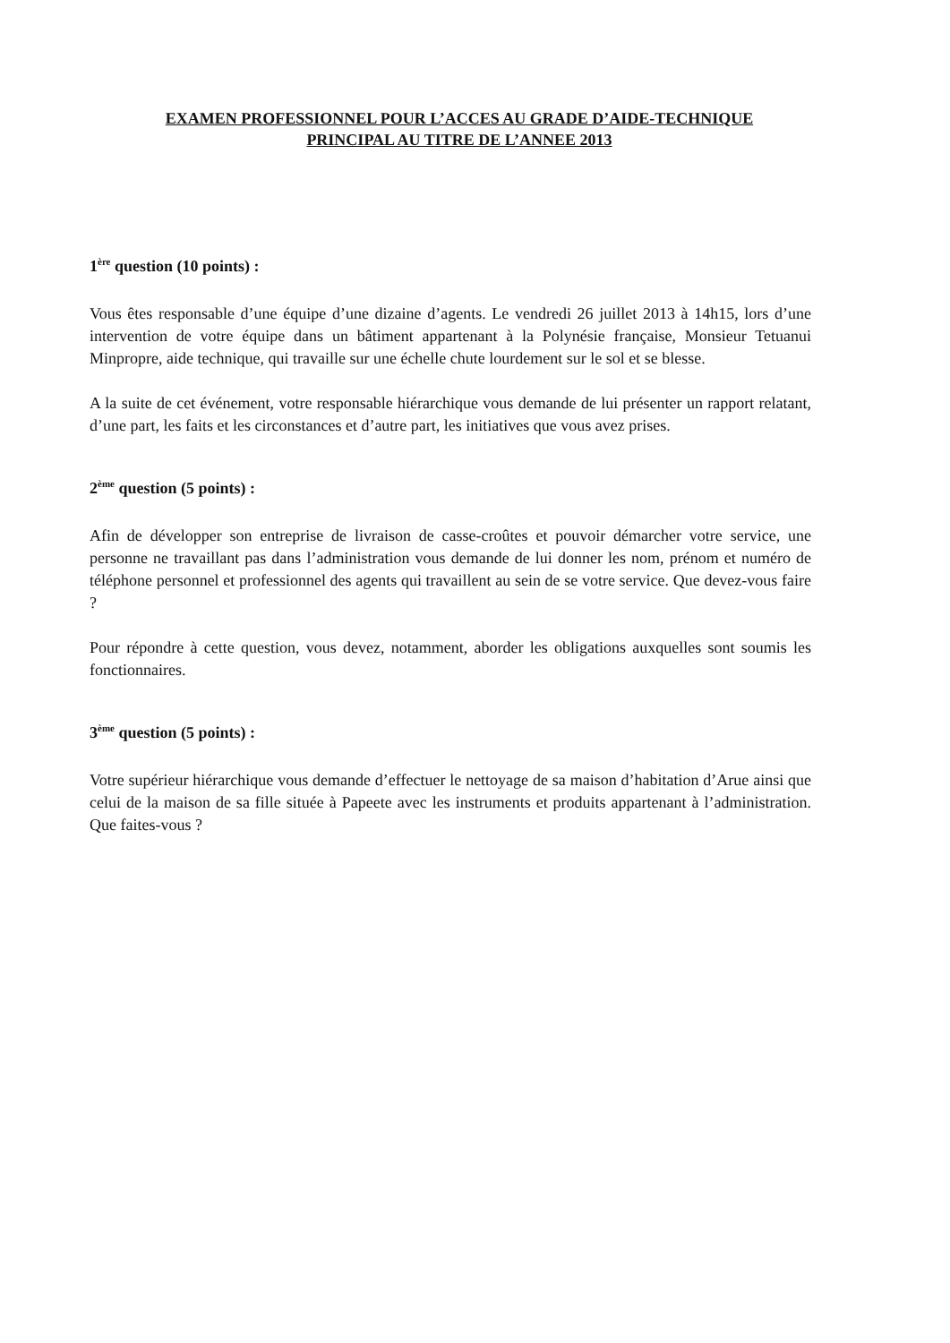EXAMEN PROFESSIONNEL POUR L’ACCES AU GRADE D’AIDE-TECHNIQUE
PRINCIPAL AU TITRE DE L’ANNEE 2013
1<sup>ère</sup> question (10 points) :
Vous êtes responsable d’une équipe d’une dizaine d’agents. Le vendredi 26 juillet 2013 à 14h15, lors d’une intervention de votre équipe dans un bâtiment appartenant à la Polynésie française, Monsieur Tetuanui Minpropre, aide technique, qui travaille sur une échelle chute lourdement sur le sol et se blesse.
A la suite de cet événement, votre responsable hiérarchique vous demande de lui présenter un rapport relatant, d’une part, les faits et les circonstances et d’autre part, les initiatives que vous avez prises.
2<sup>ème</sup> question (5 points) :
Afin de développer son entreprise de livraison de casse-croûtes et pouvoir démarcher votre service, une personne ne travaillant pas dans l’administration vous demande de lui donner les nom, prénom et numéro de téléphone personnel et professionnel des agents qui travaillent au sein de se votre service. Que devez-vous faire ?
Pour répondre à cette question, vous devez, notamment, aborder les obligations auxquelles sont soumis les fonctionnaires.
3<sup>ème</sup> question (5 points) :
Votre supérieur hiérarchique vous demande d’effectuer le nettoyage de sa maison d’habitation d’Arue ainsi que celui de la maison de sa fille située à Papeete avec les instruments et produits appartenant à l’administration. Que faites-vous ?